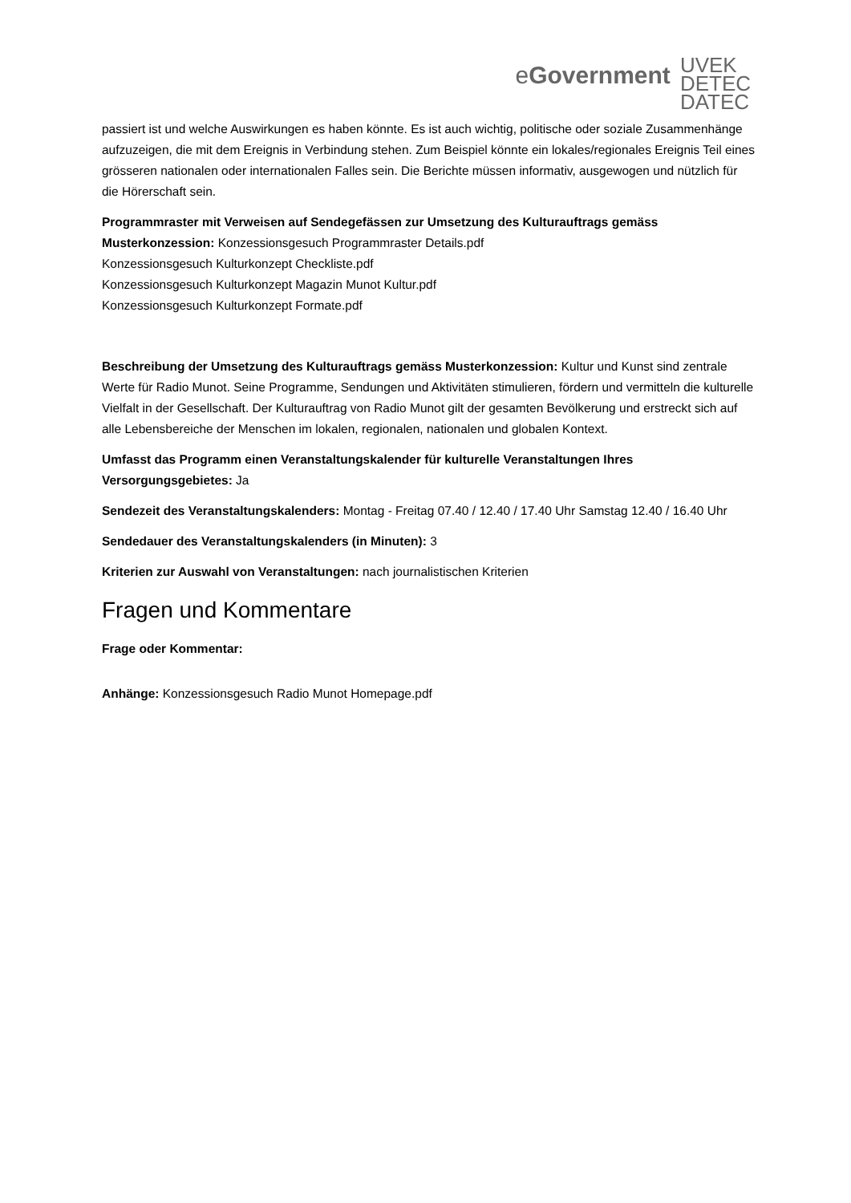eGovernment
UVEK
DETEC
DATEC
passiert ist und welche Auswirkungen es haben könnte. Es ist auch wichtig, politische oder soziale Zusammenhänge aufzuzeigen, die mit dem Ereignis in Verbindung stehen. Zum Beispiel könnte ein lokales/regionales Ereignis Teil eines grösseren nationalen oder internationalen Falles sein. Die Berichte müssen informativ, ausgewogen und nützlich für die Hörerschaft sein.
Programmraster mit Verweisen auf Sendegefässen zur Umsetzung des Kulturauftrags gemäss Musterkonzession: Konzessionsgesuch Programmraster Details.pdf
Konzessionsgesuch Kulturkonzept Checkliste.pdf
Konzessionsgesuch Kulturkonzept Magazin Munot Kultur.pdf
Konzessionsgesuch Kulturkonzept Formate.pdf
Beschreibung der Umsetzung des Kulturauftrags gemäss Musterkonzession: Kultur und Kunst sind zentrale Werte für Radio Munot. Seine Programme, Sendungen und Aktivitäten stimulieren, fördern und vermitteln die kulturelle Vielfalt in der Gesellschaft. Der Kulturauftrag von Radio Munot gilt der gesamten Bevölkerung und erstreckt sich auf alle Lebensbereiche der Menschen im lokalen, regionalen, nationalen und globalen Kontext.
Umfasst das Programm einen Veranstaltungskalender für kulturelle Veranstaltungen Ihres Versorgungsgebietes: Ja
Sendezeit des Veranstaltungskalenders: Montag - Freitag 07.40 / 12.40 / 17.40 Uhr Samstag 12.40 / 16.40 Uhr
Sendedauer des Veranstaltungskalenders (in Minuten): 3
Kriterien zur Auswahl von Veranstaltungen: nach journalistischen Kriterien
Fragen und Kommentare
Frage oder Kommentar:
Anhänge: Konzessionsgesuch Radio Munot Homepage.pdf